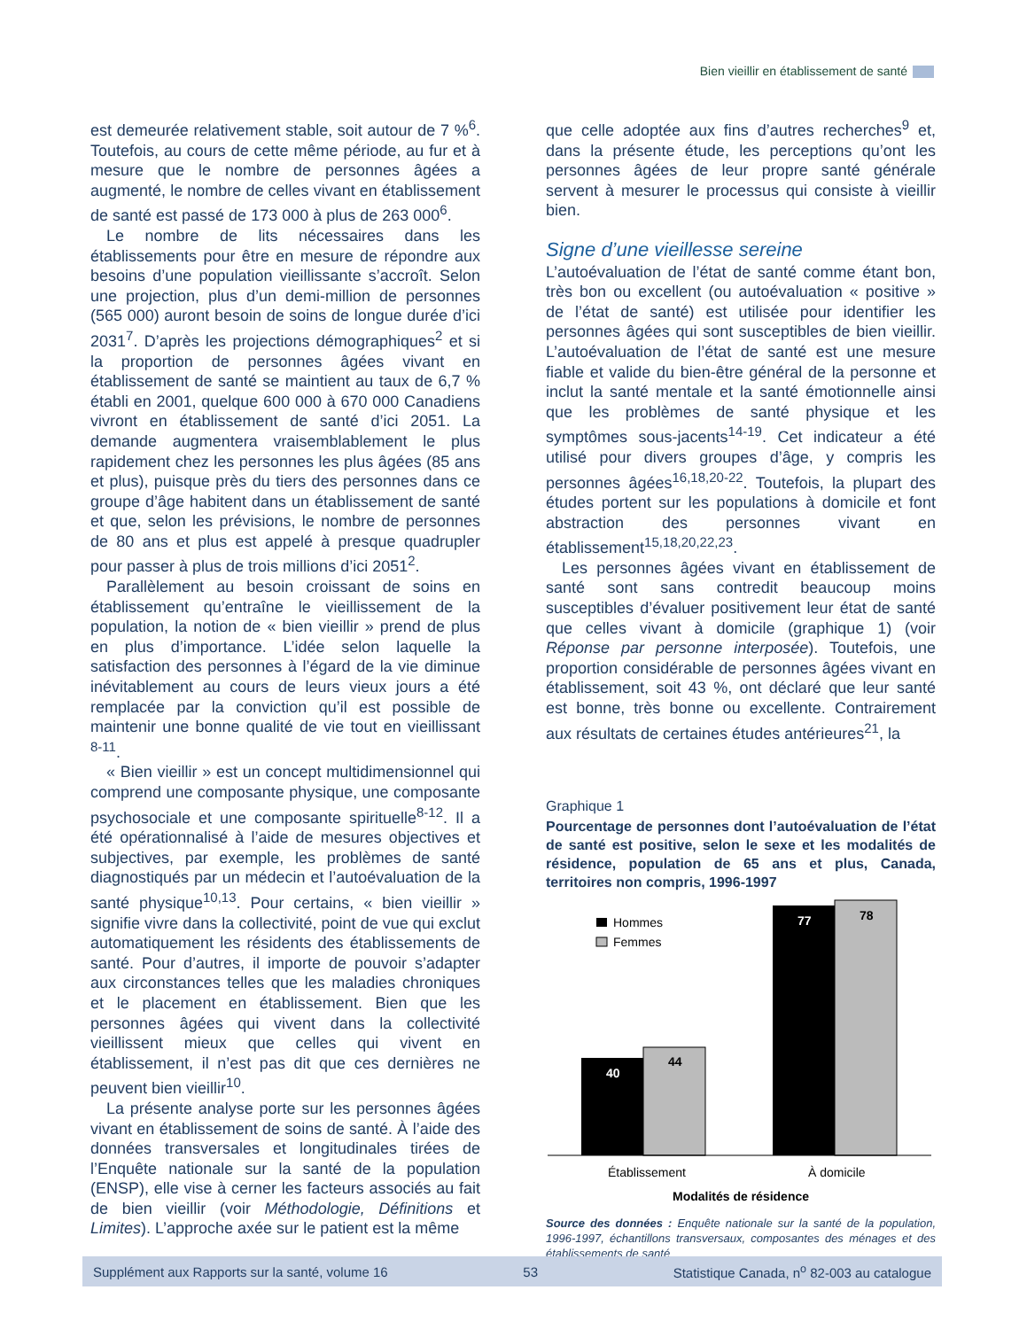Bien vieillir en établissement de santé
est demeurée relativement stable, soit autour de 7 %<sup>6</sup>. Toutefois, au cours de cette même période, au fur et à mesure que le nombre de personnes âgées a augmenté, le nombre de celles vivant en établissement de santé est passé de 173 000 à plus de 263 000<sup>6</sup>.
Le nombre de lits nécessaires dans les établissements pour être en mesure de répondre aux besoins d’une population vieillissante s’accroît. Selon une projection, plus d’un demi-million de personnes (565 000) auront besoin de soins de longue durée d’ici 2031<sup>7</sup>. D’après les projections démographiques<sup>2</sup> et si la proportion de personnes âgées vivant en établissement de santé se maintient au taux de 6,7 % établi en 2001, quelque 600 000 à 670 000 Canadiens vivront en établissement de santé d’ici 2051. La demande augmentera vraisemblablement le plus rapidement chez les personnes les plus âgées (85 ans et plus), puisque près du tiers des personnes dans ce groupe d’âge habitent dans un établissement de santé et que, selon les prévisions, le nombre de personnes de 80 ans et plus est appelé à presque quadrupler pour passer à plus de trois millions d’ici 2051<sup>2</sup>.
Parallèlement au besoin croissant de soins en établissement qu’entraîne le vieillissement de la population, la notion de « bien vieillir » prend de plus en plus d’importance. L’idée selon laquelle la satisfaction des personnes à l’égard de la vie diminue inévitablement au cours de leurs vieux jours a été remplacée par la conviction qu’il est possible de maintenir une bonne qualité de vie tout en vieillissant <sup>8-11</sup>.
« Bien vieillir » est un concept multidimensionnel qui comprend une composante physique, une composante psychosociale et une composante spirituelle<sup>8-12</sup>. Il a été opérationnalisé à l’aide de mesures objectives et subjectives, par exemple, les problèmes de santé diagnostiqués par un médecin et l’autoévaluation de la santé physique<sup>10,13</sup>. Pour certains, « bien vieillir » signifie vivre dans la collectivité, point de vue qui exclut automatiquement les résidents des établissements de santé. Pour d’autres, il importe de pouvoir s’adapter aux circonstances telles que les maladies chroniques et le placement en établissement. Bien que les personnes âgées qui vivent dans la collectivité vieillissent mieux que celles qui vivent en établissement, il n’est pas dit que ces dernières ne peuvent bien vieillir<sup>10</sup>.
La présente analyse porte sur les personnes âgées vivant en établissement de soins de santé. À l’aide des données transversales et longitudinales tirées de l’Enquête nationale sur la santé de la population (ENSP), elle vise à cerner les facteurs associés au fait de bien vieillir (voir Méthodologie, Définitions et Limites). L’approche axée sur le patient est la même
que celle adoptée aux fins d’autres recherches<sup>9</sup> et, dans la présente étude, les perceptions qu’ont les personnes âgées de leur propre santé générale servent à mesurer le processus qui consiste à vieillir bien.
Signe d’une vieillesse sereine
L’autoévaluation de l’état de santé comme étant bon, très bon ou excellent (ou autoévaluation « positive » de l’état de santé) est utilisée pour identifier les personnes âgées qui sont susceptibles de bien vieillir. L’autoévaluation de l’état de santé est une mesure fiable et valide du bien-être général de la personne et inclut la santé mentale et la santé émotionnelle ainsi que les problèmes de santé physique et les symptômes sous-jacents<sup>14-19</sup>. Cet indicateur a été utilisé pour divers groupes d’âge, y compris les personnes âgées<sup>16,18,20-22</sup>. Toutefois, la plupart des études portent sur les populations à domicile et font abstraction des personnes vivant en établissement<sup>15,18,20,22,23</sup>.
Les personnes âgées vivant en établissement de santé sont sans contredit beaucoup moins susceptibles d’évaluer positivement leur état de santé que celles vivant à domicile (graphique 1) (voir Réponse par personne interposée). Toutefois, une proportion considérable de personnes âgées vivant en établissement, soit 43 %, ont déclaré que leur santé est bonne, très bonne ou excellente. Contrairement aux résultats de certaines études antérieures<sup>21</sup>, la
Graphique 1
Pourcentage de personnes dont l’autoévaluation de l’état de santé est positive, selon le sexe et les modalités de résidence, population de 65 ans et plus, Canada, territoires non compris, 1996-1997
Hommes
Femmes
40
44
77
78
Établissement
À domicile
Modalités de résidence
Source des données : Enquête nationale sur la santé de la population, 1996-1997, échantillons transversaux, composantes des ménages et des établissements de santé
Supplément aux Rapports sur la santé, volume 16 53 Statistique Canada, n<sup>o</sup> 82-003 au catalogue